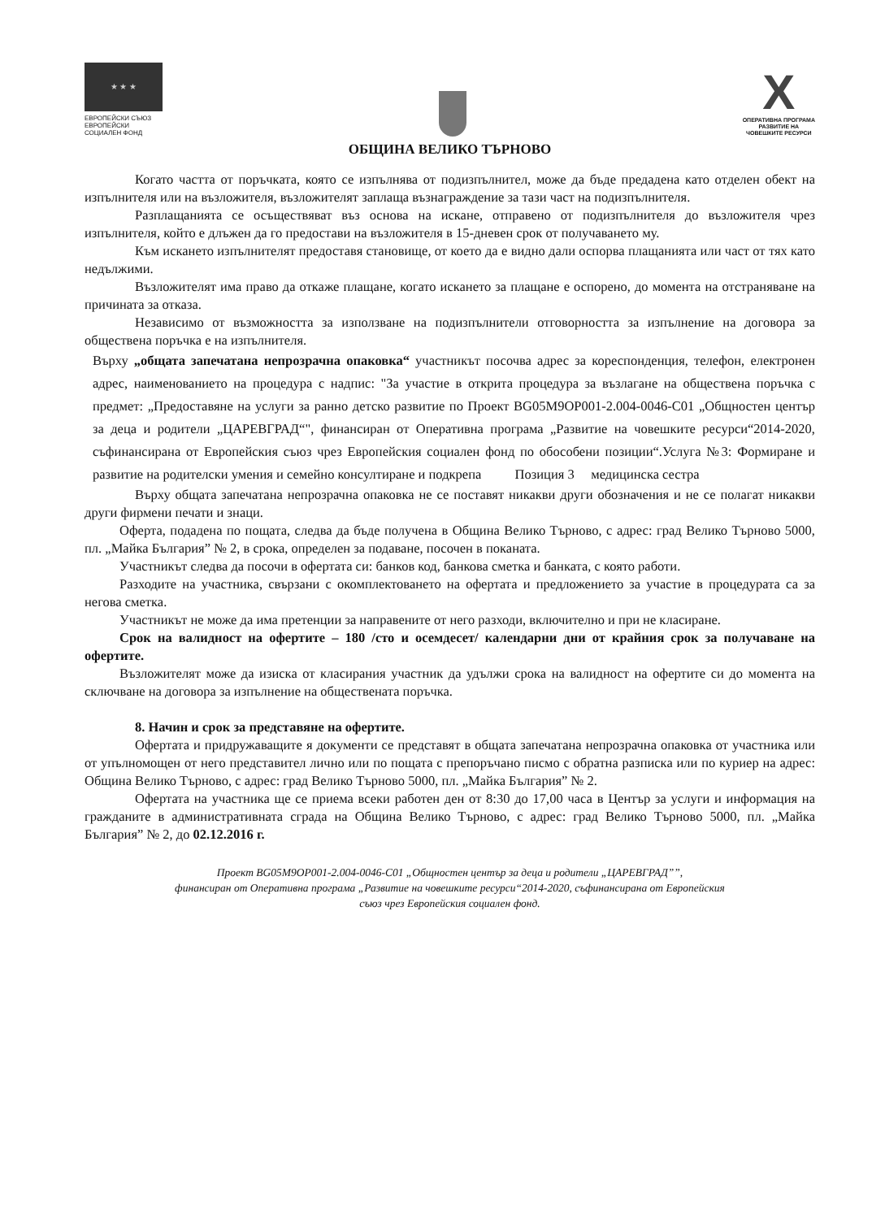★ ★ ★
ЕВРОПЕЙСКИ СЪЮЗ
ЕВРОПЕЙСКИ
СОЦИАЛЕН ФОНД
X
ОПЕРАТИВНА ПРОГРАМА
РАЗВИТИЕ НА
ЧОВЕШКИТЕ РЕСУРСИ
ОБЩИНА ВЕЛИКО ТЪРНОВО
Когато частта от поръчката, която се изпълнява от подизпълнител, може да бъде предадена като отделен обект на изпълнителя или на възложителя, възложителят заплаща възнаграждение за тази част на подизпълнителя.
Разплащанията се осъществяват въз основа на искане, отправено от подизпълнителя до възложителя чрез изпълнителя, който е длъжен да го предостави на възложителя в 15-дневен срок от получаването му.
Към искането изпълнителят предоставя становище, от което да е видно дали оспорва плащанията или част от тях като недължими.
Възложителят има право да откаже плащане, когато искането за плащане е оспорено, до момента на отстраняване на причината за отказа.
Независимо от възможността за използване на подизпълнители отговорността за изпълнение на договора за обществена поръчка е на изпълнителя.
Върху „общата запечатана непрозрачна опаковка“ участникът посочва адрес за кореспонденция, телефон, електронен адрес, наименованието на процедура с надпис: "За участие в открита процедура за възлагане на обществена поръчка с предмет: „Предоставяне на услуги за ранно детско развитие по Проект BG05M9OP001-2.004-0046-C01 „Общностен център за деца и родители „ЦАРЕВГРАД“", финансиран от Оперативна програма „Развитие на човешките ресурси“2014-2020, съфинансирана от Европейския съюз чрез Европейския социален фонд по обособени позиции“.Услуга №3: Формиране и развитие на родителски умения и семейно консултиране и подкрепа Позиция 3 медицинска сестра
Върху общата запечатана непрозрачна опаковка не се поставят никакви други обозначения и не се полагат никакви други фирмени печати и знаци.
Оферта, подадена по пощата, следва да бъде получена в Община Велико Търново, с адрес: град Велико Търново 5000, пл. „Майка България” № 2, в срока, определен за подаване, посочен в поканата.
Участникът следва да посочи в офертата си: банков код, банкова сметка и банката, с която работи.
Разходите на участника, свързани с окомплектоването на офертата и предложението за участие в процедурата са за негова сметка.
Участникът не може да има претенции за направените от него разходи, включително и при не класиране.
Срок на валидност на офертите – 180 /сто и осемдесет/ календарни дни от крайния срок за получаване на офертите.
Възложителят може да изиска от класирания участник да удължи срока на валидност на офертите си до момента на сключване на договора за изпълнение на обществената поръчка.
8. Начин и срок за представяне на офертите.
Офертата и придружаващите я документи се представят в общата запечатана непрозрачна опаковка от участника или от упълномощен от него представител лично или по пощата с препоръчано писмо с обратна разписка или по куриер на адрес: Община Велико Търново, с адрес: град Велико Търново 5000, пл. „Майка България” № 2.
Офертата на участника ще се приема всеки работен ден от 8:30 до 17,00 часа в Център за услуги и информация на гражданите в административната сграда на Община Велико Търново, с адрес: град Велико Търново 5000, пл. „Майка България” № 2, до 02.12.2016 г.
Проект BG05M9OP001-2.004-0046-C01 „Общностен център за деца и родители „ЦАРЕВГРАД””,
финансиран от Оперативна програма „Развитие на човешките ресурси“2014-2020, съфинансирана от Европейския
съюз чрез Европейския социален фонд.